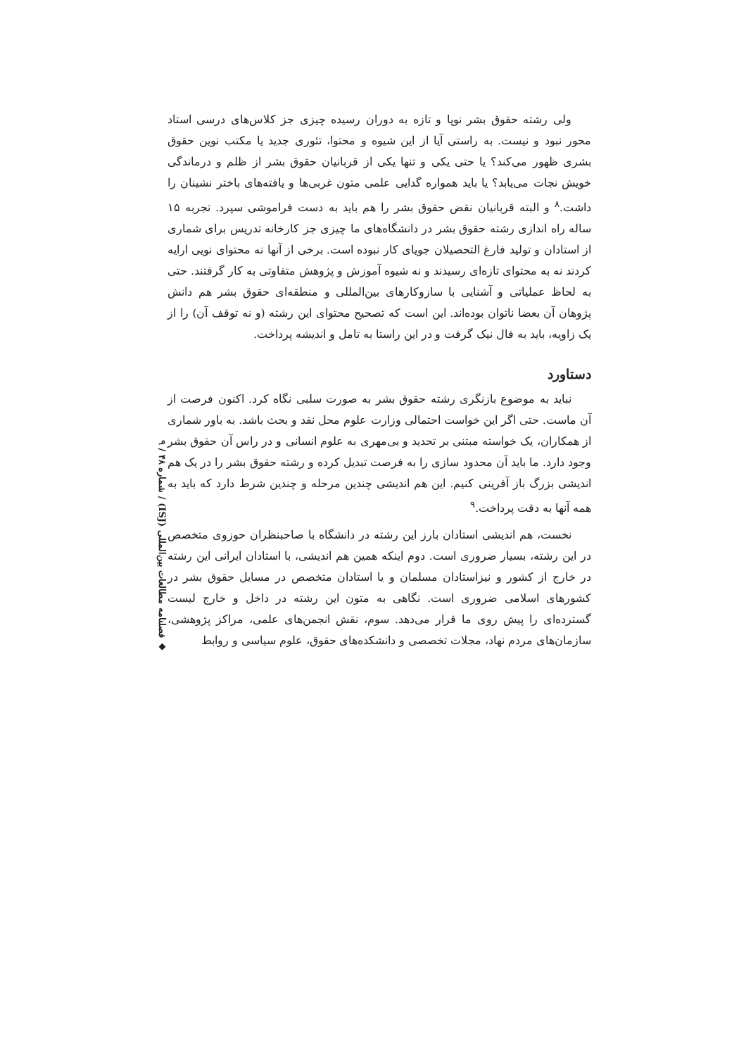ولی رشته حقوق بشر نوپا و تازه به دوران رسیده چیزی جز کلاس‌های درسی استاد محور نبود و نیست. به راستی آیا از این شیوه و محتوا، تئوری جدید یا مکتب نوین حقوق بشری ظهور می‌کند؟ یا حتی یکی و تنها یکی از قربانیان حقوق بشر از ظلم و درماندگی خویش نجات می‌یابد؟ یا باید همواره گدایی علمی متون غربی‌ها و یافته‌های باختر نشینان را داشت.<sup>۸</sup> و البته قربانیان نقض حقوق بشر را هم باید به دست فراموشی سپرد. تجربه ۱۵ ساله راه اندازی رشته حقوق بشر در دانشگاه‌های ما چیزی جز کارخانه تدریس برای شماری از استادان و تولید فارغ التحصیلان جویای کار نبوده است. برخی از آنها نه محتوای نویی ارایه کردند نه به محتوای تازه‌ای رسیدند و نه شیوه آموزش و پژوهش متفاوتی به کار گرفتند. حتی به لحاظ عملیاتی و آشنایی با سازوکارهای بین‌المللی و منطقه‌ای حقوق بشر هم دانش پژوهان آن بعضا ناتوان بوده‌اند. این است که تصحیح محتوای این رشته (و نه توقف آن) را از یک زاویه، باید به فال نیک گرفت و در این راستا به تامل و اندیشه پرداخت.
دستاورد
نباید به موضوع بازنگری رشته حقوق بشر به صورت سلبی نگاه کرد. اکنون فرصت از آن ماست. حتی اگر این خواست احتمالی وزارت علوم محل نقد و بحث باشد. به باور شماری از همکاران، یک خواسته مبتنی بر تحدید و بی‌مهری به علوم انسانی و در راس آن حقوق بشر وجود دارد. ما باید آن محدود سازی را به فرصت تبدیل کرده و رشته حقوق بشر را در یک هم اندیشی بزرگ باز آفرینی کنیم. این هم اندیشی چندین مرحله و چندین شرط دارد که باید به همه آنها به دقت پرداخت.<sup>۹</sup>
نخست، هم اندیشی استادان بارز این رشته در دانشگاه با صاحبنظران حوزوی متخصص در این رشته، بسیار ضروری است. دوم اینکه همین هم اندیشی، با استادان ایرانی این رشته در خارج از کشور و نیزاستادان مسلمان و یا استادان متخصص در مسایل حقوق بشر در کشورهای اسلامی ضروری است. نگاهی به متون این رشته در داخل و خارج لیست گسترده‌ای را پیش روی ما قرار می‌دهد. سوم، نقش انجمن‌های علمی، مراکز پژوهشی، سازمان‌های مردم نهاد، مجلات تخصصی و دانشکده‌های حقوق، علوم سیاسی و روابط
◆ فصلنامه مطالعات بین‌المللی (ISJ) / شماره ۴۸ / ۹